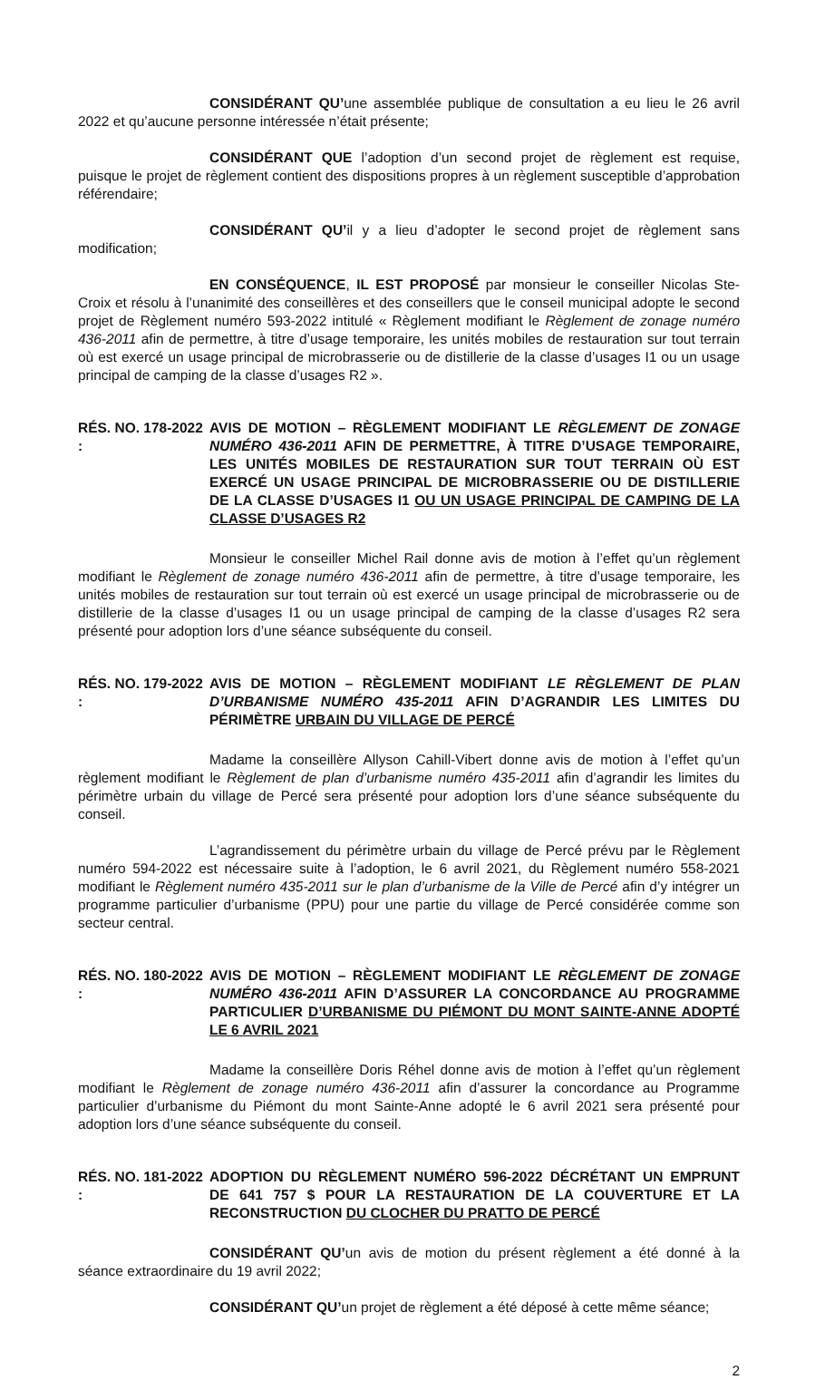CONSIDÉRANT QU’une assemblée publique de consultation a eu lieu le 26 avril 2022 et qu’aucune personne intéressée n’était présente;
CONSIDÉRANT QUE l’adoption d’un second projet de règlement est requise, puisque le projet de règlement contient des dispositions propres à un règlement susceptible d’approbation référendaire;
CONSIDÉRANT QU’il y a lieu d’adopter le second projet de règlement sans modification;
EN CONSÉQUENCE, IL EST PROPOSÉ par monsieur le conseiller Nicolas Ste-Croix et résolu à l’unanimité des conseillères et des conseillers que le conseil municipal adopte le second projet de Règlement numéro 593-2022 intitulé « Règlement modifiant le Règlement de zonage numéro 436-2011 afin de permettre, à titre d’usage temporaire, les unités mobiles de restauration sur tout terrain où est exercé un usage principal de microbrasserie ou de distillerie de la classe d’usages I1 ou un usage principal de camping de la classe d’usages R2 ».
RÉS. NO. 178-2022 :
AVIS DE MOTION – RÈGLEMENT MODIFIANT LE RÈGLEMENT DE ZONAGE NUMÉRO 436-2011 AFIN DE PERMETTRE, À TITRE D’USAGE TEMPORAIRE, LES UNITÉS MOBILES DE RESTAURATION SUR TOUT TERRAIN OÙ EST EXERCÉ UN USAGE PRINCIPAL DE MICROBRASSERIE OU DE DISTILLERIE DE LA CLASSE D’USAGES I1 OU UN USAGE PRINCIPAL DE CAMPING DE LA CLASSE D’USAGES R2
Monsieur le conseiller Michel Rail donne avis de motion à l’effet qu’un règlement modifiant le Règlement de zonage numéro 436-2011 afin de permettre, à titre d’usage temporaire, les unités mobiles de restauration sur tout terrain où est exercé un usage principal de microbrasserie ou de distillerie de la classe d’usages I1 ou un usage principal de camping de la classe d’usages R2 sera présenté pour adoption lors d’une séance subséquente du conseil.
RÉS. NO. 179-2022 :
AVIS DE MOTION – RÈGLEMENT MODIFIANT LE RÈGLEMENT DE PLAN D’URBANISME NUMÉRO 435-2011 AFIN D’AGRANDIR LES LIMITES DU PÉRIMÈTRE URBAIN DU VILLAGE DE PERCÉ
Madame la conseillère Allyson Cahill-Vibert donne avis de motion à l’effet qu’un règlement modifiant le Règlement de plan d’urbanisme numéro 435-2011 afin d’agrandir les limites du périmètre urbain du village de Percé sera présenté pour adoption lors d’une séance subséquente du conseil.
L’agrandissement du périmètre urbain du village de Percé prévu par le Règlement numéro 594-2022 est nécessaire suite à l’adoption, le 6 avril 2021, du Règlement numéro 558-2021 modifiant le Règlement numéro 435-2011 sur le plan d’urbanisme de la Ville de Percé afin d’y intégrer un programme particulier d’urbanisme (PPU) pour une partie du village de Percé considérée comme son secteur central.
RÉS. NO. 180-2022 :
AVIS DE MOTION – RÈGLEMENT MODIFIANT LE RÈGLEMENT DE ZONAGE NUMÉRO 436-2011 AFIN D’ASSURER LA CONCORDANCE AU PROGRAMME PARTICULIER D’URBANISME DU PIÉMONT DU MONT SAINTE-ANNE ADOPTÉ LE 6 AVRIL 2021
Madame la conseillère Doris Réhel donne avis de motion à l’effet qu’un règlement modifiant le Règlement de zonage numéro 436-2011 afin d’assurer la concordance au Programme particulier d’urbanisme du Piémont du mont Sainte-Anne adopté le 6 avril 2021 sera présenté pour adoption lors d’une séance subséquente du conseil.
RÉS. NO. 181-2022 :
ADOPTION DU RÈGLEMENT NUMÉRO 596-2022 DÉCRÉTANT UN EMPRUNT DE 641 757 $ POUR LA RESTAURATION DE LA COUVERTURE ET LA RECONSTRUCTION DU CLOCHER DU PRATTO DE PERCÉ
CONSIDÉRANT QU’un avis de motion du présent règlement a été donné à la séance extraordinaire du 19 avril 2022;
CONSIDÉRANT QU’un projet de règlement a été déposé à cette même séance;
2